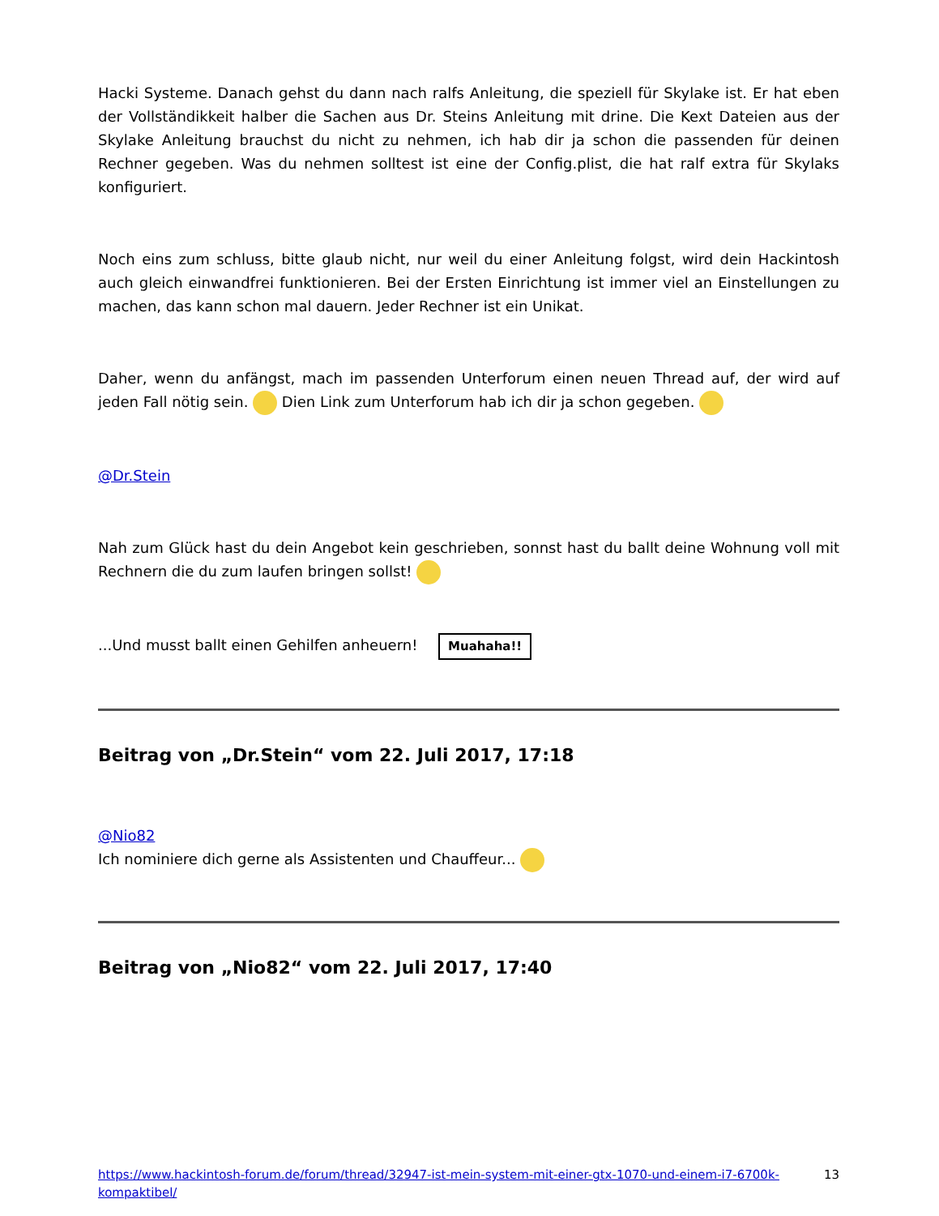Hacki Systeme. Danach gehst du dann nach ralfs Anleitung, die speziell für Skylake ist. Er hat eben der Vollständikkeit halber die Sachen aus Dr. Steins Anleitung mit drine. Die Kext Dateien aus der Skylake Anleitung brauchst du nicht zu nehmen, ich hab dir ja schon die passenden für deinen Rechner gegeben. Was du nehmen solltest ist eine der Config.plist, die hat ralf extra für Skylaks konfiguriert.
Noch eins zum schluss, bitte glaub nicht, nur weil du einer Anleitung folgst, wird dein Hackintosh auch gleich einwandfrei funktionieren. Bei der Ersten Einrichtung ist immer viel an Einstellungen zu machen, das kann schon mal dauern. Jeder Rechner ist ein Unikat.
Daher, wenn du anfängst, mach im passenden Unterforum einen neuen Thread auf, der wird auf jeden Fall nötig sein. Dien Link zum Unterforum hab ich dir ja schon gegeben.
@Dr.Stein
Nah zum Glück hast du dein Angebot kein geschrieben, sonnst hast du ballt deine Wohnung voll mit Rechnern die du zum laufen bringen sollst!
...Und musst ballt einen Gehilfen anheuern! Muahaha!!
Beitrag von „Dr.Stein“ vom 22. Juli 2017, 17:18
@Nio82
Ich nominiere dich gerne als Assistenten und Chauffeur...
Beitrag von „Nio82“ vom 22. Juli 2017, 17:40
https://www.hackintosh-forum.de/forum/thread/32947-ist-mein-system-mit-einer-gtx-1070-und-einem-i7-6700k-kompaktibel/ 13